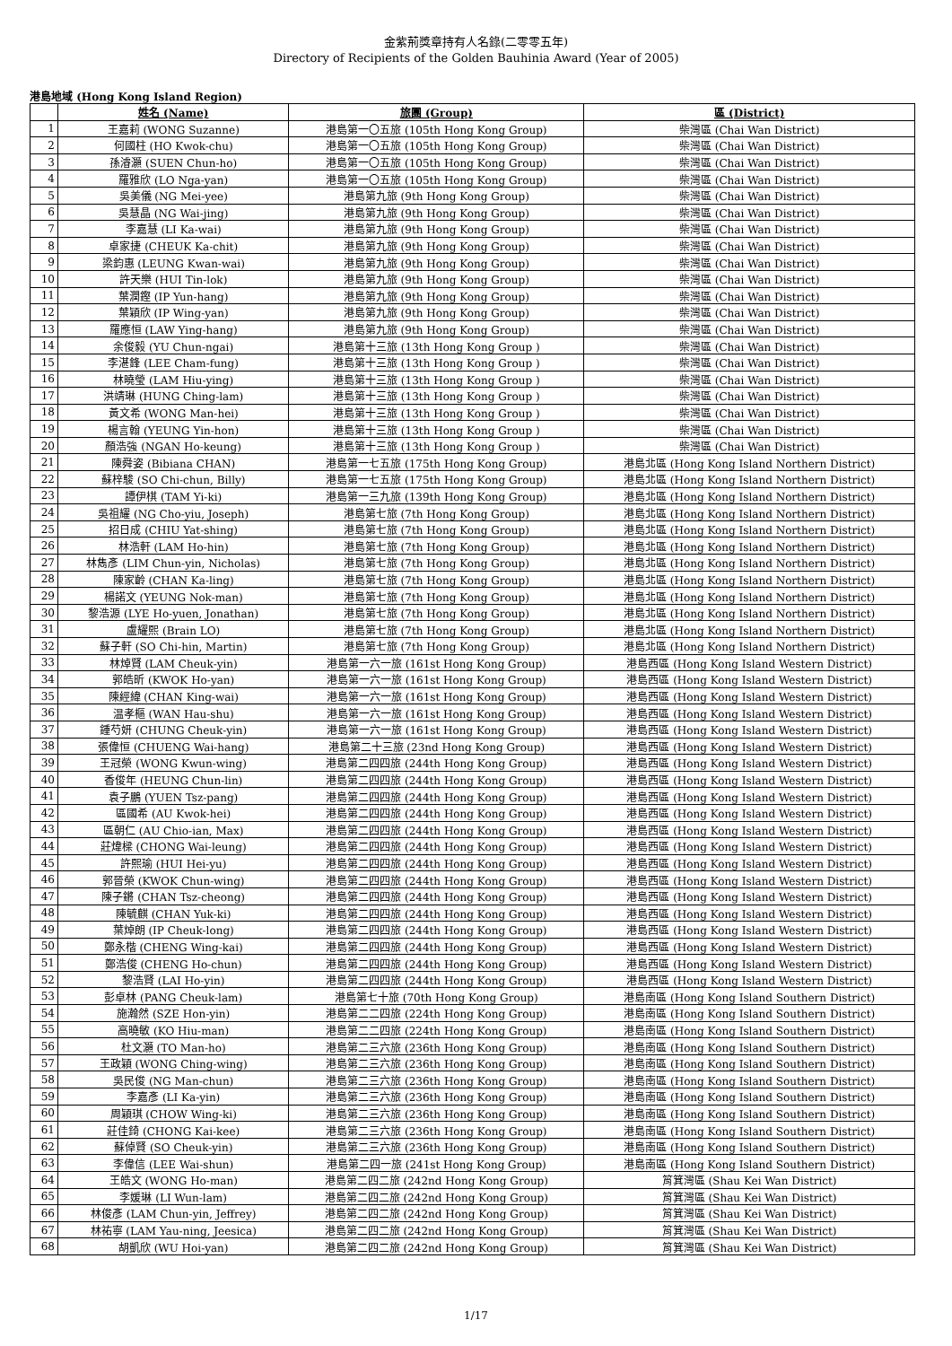金紫荊獎章持有人名錄(二零零五年)
Directory of Recipients of the Golden Bauhinia Award (Year of 2005)
港島地域 (Hong Kong Island Region)
| | 姓名 (Name) | 旅團 (Group) | 區 (District) |
| --- | --- | --- | --- |
| 1 | 王嘉莉 (WONG Suzanne) | 港島第一〇五旅 (105th Hong Kong Group) | 柴灣區 (Chai Wan District) |
| 2 | 何國柱 (HO Kwok-chu) | 港島第一〇五旅 (105th Hong Kong Group) | 柴灣區 (Chai Wan District) |
| 3 | 孫濬灝 (SUEN Chun-ho) | 港島第一〇五旅 (105th Hong Kong Group) | 柴灣區 (Chai Wan District) |
| 4 | 羅雅欣 (LO Nga-yan) | 港島第一〇五旅 (105th Hong Kong Group) | 柴灣區 (Chai Wan District) |
| 5 | 吳美儀 (NG Mei-yee) | 港島第九旅 (9th Hong Kong Group) | 柴灣區 (Chai Wan District) |
| 6 | 吳慧晶 (NG Wai-jing) | 港島第九旅 (9th Hong Kong Group) | 柴灣區 (Chai Wan District) |
| 7 | 李嘉慧 (LI Ka-wai) | 港島第九旅 (9th Hong Kong Group) | 柴灣區 (Chai Wan District) |
| 8 | 卓家捷 (CHEUK Ka-chit) | 港島第九旅 (9th Hong Kong Group) | 柴灣區 (Chai Wan District) |
| 9 | 梁鈞惠 (LEUNG Kwan-wai) | 港島第九旅 (9th Hong Kong Group) | 柴灣區 (Chai Wan District) |
| 10 | 許天樂 (HUI Tin-lok) | 港島第九旅 (9th Hong Kong Group) | 柴灣區 (Chai Wan District) |
| 11 | 葉潤鏗 (IP Yun-hang) | 港島第九旅 (9th Hong Kong Group) | 柴灣區 (Chai Wan District) |
| 12 | 葉穎欣 (IP Wing-yan) | 港島第九旅 (9th Hong Kong Group) | 柴灣區 (Chai Wan District) |
| 13 | 羅應恒 (LAW Ying-hang) | 港島第九旅 (9th Hong Kong Group) | 柴灣區 (Chai Wan District) |
| 14 | 余俊毅 (YU Chun-ngai) | 港島第十三旅 (13th Hong Kong Group ) | 柴灣區 (Chai Wan District) |
| 15 | 李湛鋒 (LEE Cham-fung) | 港島第十三旅 (13th Hong Kong Group ) | 柴灣區 (Chai Wan District) |
| 16 | 林曉瑩 (LAM Hiu-ying) | 港島第十三旅 (13th Hong Kong Group ) | 柴灣區 (Chai Wan District) |
| 17 | 洪靖琳 (HUNG Ching-lam) | 港島第十三旅 (13th Hong Kong Group ) | 柴灣區 (Chai Wan District) |
| 18 | 黃文希 (WONG Man-hei) | 港島第十三旅 (13th Hong Kong Group ) | 柴灣區 (Chai Wan District) |
| 19 | 楊言翰 (YEUNG Yin-hon) | 港島第十三旅 (13th Hong Kong Group ) | 柴灣區 (Chai Wan District) |
| 20 | 顏浩強 (NGAN Ho-keung) | 港島第十三旅 (13th Hong Kong Group ) | 柴灣區 (Chai Wan District) |
| 21 | 陳舜姿 (Bibiana CHAN) | 港島第一七五旅 (175th Hong Kong Group) | 港島北區 (Hong Kong Island Northern District) |
| 22 | 蘇梓駿 (SO Chi-chun, Billy) | 港島第一七五旅 (175th Hong Kong Group) | 港島北區 (Hong Kong Island Northern District) |
| 23 | 譚伊棋 (TAM Yi-ki) | 港島第一三九旅 (139th Hong Kong Group) | 港島北區 (Hong Kong Island Northern District) |
| 24 | 吳祖耀 (NG Cho-yiu, Joseph) | 港島第七旅 (7th Hong Kong Group) | 港島北區 (Hong Kong Island Northern District) |
| 25 | 招日成 (CHIU Yat-shing) | 港島第七旅 (7th Hong Kong Group) | 港島北區 (Hong Kong Island Northern District) |
| 26 | 林浩軒 (LAM Ho-hin) | 港島第七旅 (7th Hong Kong Group) | 港島北區 (Hong Kong Island Northern District) |
| 27 | 林雋彥 (LIM Chun-yin, Nicholas) | 港島第七旅 (7th Hong Kong Group) | 港島北區 (Hong Kong Island Northern District) |
| 28 | 陳家齡 (CHAN Ka-ling) | 港島第七旅 (7th Hong Kong Group) | 港島北區 (Hong Kong Island Northern District) |
| 29 | 楊諾文 (YEUNG Nok-man) | 港島第七旅 (7th Hong Kong Group) | 港島北區 (Hong Kong Island Northern District) |
| 30 | 黎浩源 (LYE Ho-yuen, Jonathan) | 港島第七旅 (7th Hong Kong Group) | 港島北區 (Hong Kong Island Northern District) |
| 31 | 盧耀熙 (Brain LO) | 港島第七旅 (7th Hong Kong Group) | 港島北區 (Hong Kong Island Northern District) |
| 32 | 蘇子軒 (SO Chi-hin, Martin) | 港島第七旅 (7th Hong Kong Group) | 港島北區 (Hong Kong Island Northern District) |
| 33 | 林焯賢 (LAM Cheuk-yin) | 港島第一六一旅 (161st Hong Kong Group) | 港島西區 (Hong Kong Island Western District) |
| 34 | 郭皓昕 (KWOK Ho-yan) | 港島第一六一旅 (161st Hong Kong Group) | 港島西區 (Hong Kong Island Western District) |
| 35 | 陳經緯 (CHAN King-wai) | 港島第一六一旅 (161st Hong Kong Group) | 港島西區 (Hong Kong Island Western District) |
| 36 | 温孝樞 (WAN Hau-shu) | 港島第一六一旅 (161st Hong Kong Group) | 港島西區 (Hong Kong Island Western District) |
| 37 | 鍾芍妍 (CHUNG Cheuk-yin) | 港島第一六一旅 (161st Hong Kong Group) | 港島西區 (Hong Kong Island Western District) |
| 38 | 張偉恒 (CHUENG Wai-hang) | 港島第二十三旅 (23nd Hong Kong Group) | 港島西區 (Hong Kong Island Western District) |
| 39 | 王冠榮 (WONG Kwun-wing) | 港島第二四四旅 (244th Hong Kong Group) | 港島西區 (Hong Kong Island Western District) |
| 40 | 香俊年 (HEUNG Chun-lin) | 港島第二四四旅 (244th Hong Kong Group) | 港島西區 (Hong Kong Island Western District) |
| 41 | 袁子鵬 (YUEN Tsz-pang) | 港島第二四四旅 (244th Hong Kong Group) | 港島西區 (Hong Kong Island Western District) |
| 42 | 區國希 (AU Kwok-hei) | 港島第二四四旅 (244th Hong Kong Group) | 港島西區 (Hong Kong Island Western District) |
| 43 | 區朝仁 (AU Chio-ian, Max) | 港島第二四四旅 (244th Hong Kong Group) | 港島西區 (Hong Kong Island Western District) |
| 44 | 莊煒樑 (CHONG Wai-leung) | 港島第二四四旅 (244th Hong Kong Group) | 港島西區 (Hong Kong Island Western District) |
| 45 | 許熙瑜 (HUI Hei-yu) | 港島第二四四旅 (244th Hong Kong Group) | 港島西區 (Hong Kong Island Western District) |
| 46 | 郭晉榮 (KWOK Chun-wing) | 港島第二四四旅 (244th Hong Kong Group) | 港島西區 (Hong Kong Island Western District) |
| 47 | 陳子鏘 (CHAN Tsz-cheong) | 港島第二四四旅 (244th Hong Kong Group) | 港島西區 (Hong Kong Island Western District) |
| 48 | 陳毓麒 (CHAN Yuk-ki) | 港島第二四四旅 (244th Hong Kong Group) | 港島西區 (Hong Kong Island Western District) |
| 49 | 葉焯朗 (IP Cheuk-long) | 港島第二四四旅 (244th Hong Kong Group) | 港島西區 (Hong Kong Island Western District) |
| 50 | 鄭永楷 (CHENG Wing-kai) | 港島第二四四旅 (244th Hong Kong Group) | 港島西區 (Hong Kong Island Western District) |
| 51 | 鄭浩俊 (CHENG Ho-chun) | 港島第二四四旅 (244th Hong Kong Group) | 港島西區 (Hong Kong Island Western District) |
| 52 | 黎浩賢 (LAI Ho-yin) | 港島第二四四旅 (244th Hong Kong Group) | 港島西區 (Hong Kong Island Western District) |
| 53 | 彭卓林 (PANG Cheuk-lam) | 港島第七十旅 (70th Hong Kong Group) | 港島南區 (Hong Kong Island Southern District) |
| 54 | 施瀚然 (SZE Hon-yin) | 港島第二二四旅 (224th Hong Kong Group) | 港島南區 (Hong Kong Island Southern District) |
| 55 | 高曉敏 (KO Hiu-man) | 港島第二二四旅 (224th Hong Kong Group) | 港島南區 (Hong Kong Island Southern District) |
| 56 | 杜文灝 (TO Man-ho) | 港島第二三六旅 (236th Hong Kong Group) | 港島南區 (Hong Kong Island Southern District) |
| 57 | 王政穎 (WONG Ching-wing) | 港島第二三六旅 (236th Hong Kong Group) | 港島南區 (Hong Kong Island Southern District) |
| 58 | 吳民俊 (NG Man-chun) | 港島第二三六旅 (236th Hong Kong Group) | 港島南區 (Hong Kong Island Southern District) |
| 59 | 李嘉彥 (LI Ka-yin) | 港島第二三六旅 (236th Hong Kong Group) | 港島南區 (Hong Kong Island Southern District) |
| 60 | 周穎琪 (CHOW Wing-ki) | 港島第二三六旅 (236th Hong Kong Group) | 港島南區 (Hong Kong Island Southern District) |
| 61 | 莊佳錡 (CHONG Kai-kee) | 港島第二三六旅 (236th Hong Kong Group) | 港島南區 (Hong Kong Island Southern District) |
| 62 | 蘇倬賢 (SO Cheuk-yin) | 港島第二三六旅 (236th Hong Kong Group) | 港島南區 (Hong Kong Island Southern District) |
| 63 | 李偉信 (LEE Wai-shun) | 港島第二四一旅 (241st Hong Kong Group) | 港島南區 (Hong Kong Island Southern District) |
| 64 | 王皓文 (WONG Ho-man) | 港島第二四二旅 (242nd Hong Kong Group) | 筲箕灣區 (Shau Kei Wan District) |
| 65 | 李媛琳 (LI Wun-lam) | 港島第二四二旅 (242nd Hong Kong Group) | 筲箕灣區 (Shau Kei Wan District) |
| 66 | 林俊彥 (LAM Chun-yin, Jeffrey) | 港島第二四二旅 (242nd Hong Kong Group) | 筲箕灣區 (Shau Kei Wan District) |
| 67 | 林祐寧 (LAM Yau-ning, Jeesica) | 港島第二四二旅 (242nd Hong Kong Group) | 筲箕灣區 (Shau Kei Wan District) |
| 68 | 胡凱欣 (WU Hoi-yan) | 港島第二四二旅 (242nd Hong Kong Group) | 筲箕灣區 (Shau Kei Wan District) |
1/17